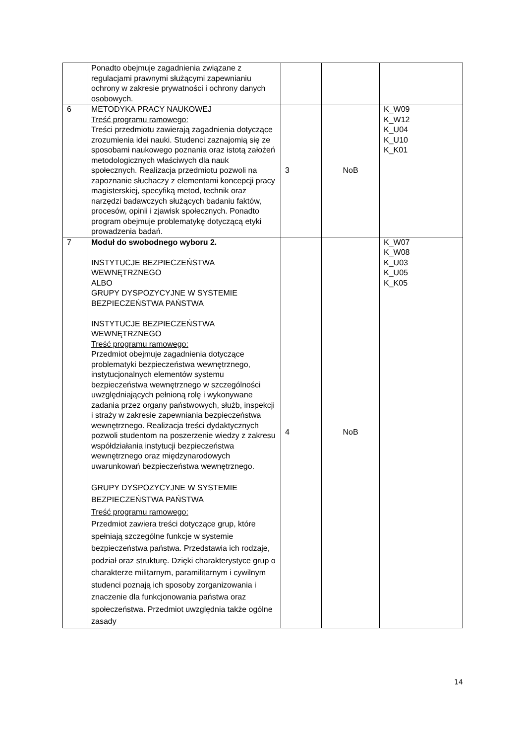| | Ponadto obejmuje zagadnienia związane z regulacjami prawnymi służącymi zapewnianiu ochrony w zakresie prywatności i ochrony danych osobowych. | | | |
| 6 | METODYKA PRACY NAUKOWEJ Treść programu ramowego: Treści przedmiotu zawierają zagadnienia dotyczące zrozumienia idei nauki. Studenci zaznajomią się ze sposobami naukowego poznania oraz istotą założeń metodologicznych właściwych dla nauk społecznych. Realizacja przedmiotu pozwoli na zapoznanie słuchaczy z elementami koncepcji pracy magisterskiej, specyfiką metod, technik oraz narzędzi badawczych służących badaniu faktów, procesów, opinii i zjawisk społecznych. Ponadto program obejmuje problematykę dotyczącą etyki prowadzenia badań. | 3 | NoB | K_W09 K_W12 K_U04 K_U10 K_K01 |
| 7 | Moduł do swobodnego wyboru 2. INSTYTUCJE BEZPIECZEŃSTWA WEWNĘTRZNEGO ALBO GRUPY DYSPOZYCYJNE W SYSTEMIE BEZPIECZEŃSTWA PAŃSTWA INSTYTUCJE BEZPIECZEŃSTWA WEWNĘTRZNEGO Treść programu ramowego: Przedmiot obejmuje zagadnienia dotyczące problematyki bezpieczeństwa wewnętrznego, instytucjonalnych elementów systemu bezpieczeństwa wewnętrznego w szczególności uwzględniających pełnioną rolę i wykonywane zadania przez organy państwowych, służb, inspekcji i straży w zakresie zapewniania bezpieczeństwa wewnętrznego. Realizacja treści dydaktycznych pozwoli studentom na poszerzenie wiedzy z zakresu współdziałania instytucji bezpieczeństwa wewnętrznego oraz międzynarodowych uwarunkowań bezpieczeństwa wewnętrznego. GRUPY DYSPOZYCYJNE W SYSTEMIE BEZPIECZEŃSTWA PAŃSTWA Treść programu ramowego: Przedmiot zawiera treści dotyczące grup, które spełniają szczególne funkcje w systemie bezpieczeństwa państwa. Przedstawia ich rodzaje, podział oraz strukturę. Dzięki charakterystyce grup o charakterze militarnym, paramilitarnym i cywilnym studenci poznają ich sposoby zorganizowania i znaczenie dla funkcjonowania państwa oraz społeczeństwa. Przedmiot uwzględnia także ogólne zasady | 4 | NoB | K_W07 K_W08 K_U03 K_U05 K_K05 |
14